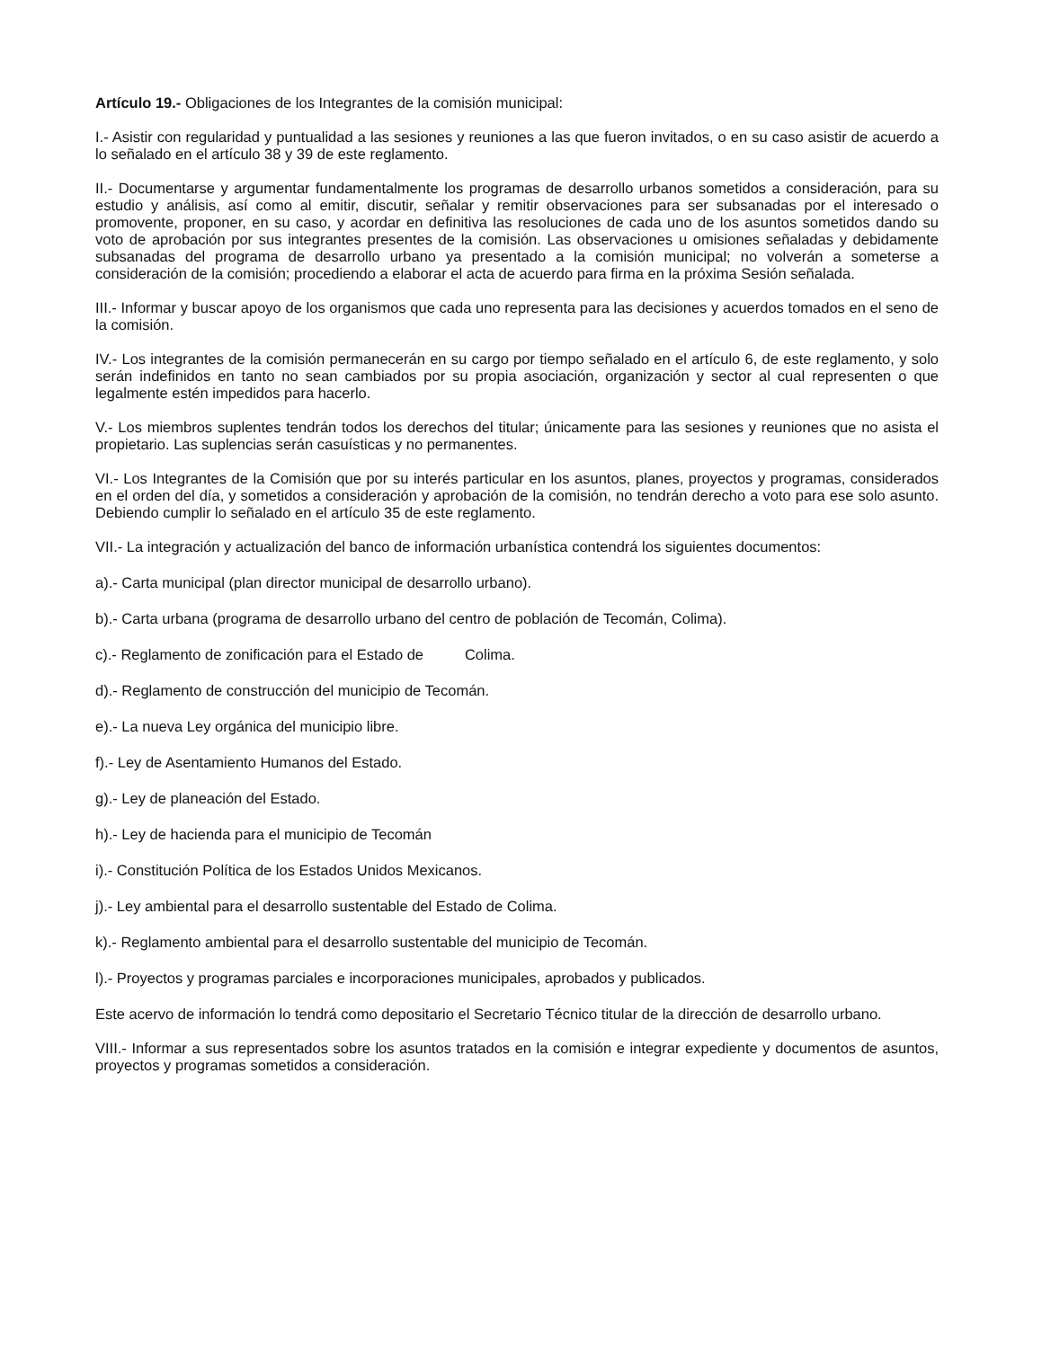Artículo 19.- Obligaciones de los Integrantes de la comisión municipal:
I.- Asistir con regularidad y puntualidad a las sesiones y reuniones a las que fueron invitados, o en su caso asistir de acuerdo a lo señalado en el artículo 38 y 39 de este reglamento.
II.- Documentarse y argumentar fundamentalmente los programas de desarrollo urbanos sometidos a consideración, para su estudio y análisis, así como al emitir, discutir, señalar y remitir observaciones para ser subsanadas por el interesado o promovente, proponer, en su caso, y acordar en definitiva las resoluciones de cada uno de los asuntos sometidos dando su voto de aprobación por sus integrantes presentes de la comisión. Las observaciones u omisiones señaladas y debidamente subsanadas del programa de desarrollo urbano ya presentado a la comisión municipal; no volverán a someterse a consideración de la comisión; procediendo a elaborar el acta de acuerdo para firma en la próxima Sesión señalada.
III.- Informar y buscar apoyo de los organismos que cada uno representa para las decisiones y acuerdos tomados en el seno de la comisión.
IV.- Los integrantes de la comisión permanecerán en su cargo por tiempo señalado en el artículo 6, de este reglamento, y solo serán indefinidos en tanto no sean cambiados por su propia asociación, organización y sector al cual representen o que legalmente estén impedidos para hacerlo.
V.- Los miembros suplentes tendrán todos los derechos del titular; únicamente para las sesiones y reuniones que no asista el propietario. Las suplencias serán casuísticas y no permanentes.
VI.- Los Integrantes de la Comisión que por su interés particular en los asuntos, planes, proyectos y programas, considerados en el orden del día, y sometidos a consideración y aprobación de la comisión, no tendrán derecho a voto para ese solo asunto. Debiendo cumplir lo señalado en el artículo 35 de este reglamento.
VII.- La integración y actualización del banco de información urbanística contendrá los siguientes documentos:
a).- Carta municipal (plan director municipal de desarrollo urbano).
b).- Carta urbana (programa de desarrollo urbano del centro de población de Tecomán, Colima).
c).- Reglamento de zonificación para el Estado de Colima.
d).- Reglamento de construcción del municipio de Tecomán.
e).- La nueva Ley orgánica del municipio libre.
f).- Ley de Asentamiento Humanos del Estado.
g).- Ley de planeación del Estado.
h).- Ley de hacienda para el municipio de Tecomán
i).- Constitución Política de los Estados Unidos Mexicanos.
j).- Ley ambiental para el desarrollo sustentable del Estado de Colima.
k).- Reglamento ambiental para el desarrollo sustentable del municipio de Tecomán.
l).- Proyectos y programas parciales e incorporaciones municipales, aprobados y publicados.
Este acervo de información lo tendrá como depositario el Secretario Técnico titular de la dirección de desarrollo urbano.
VIII.- Informar a sus representados sobre los asuntos tratados en la comisión e integrar expediente y documentos de asuntos, proyectos y programas sometidos a consideración.